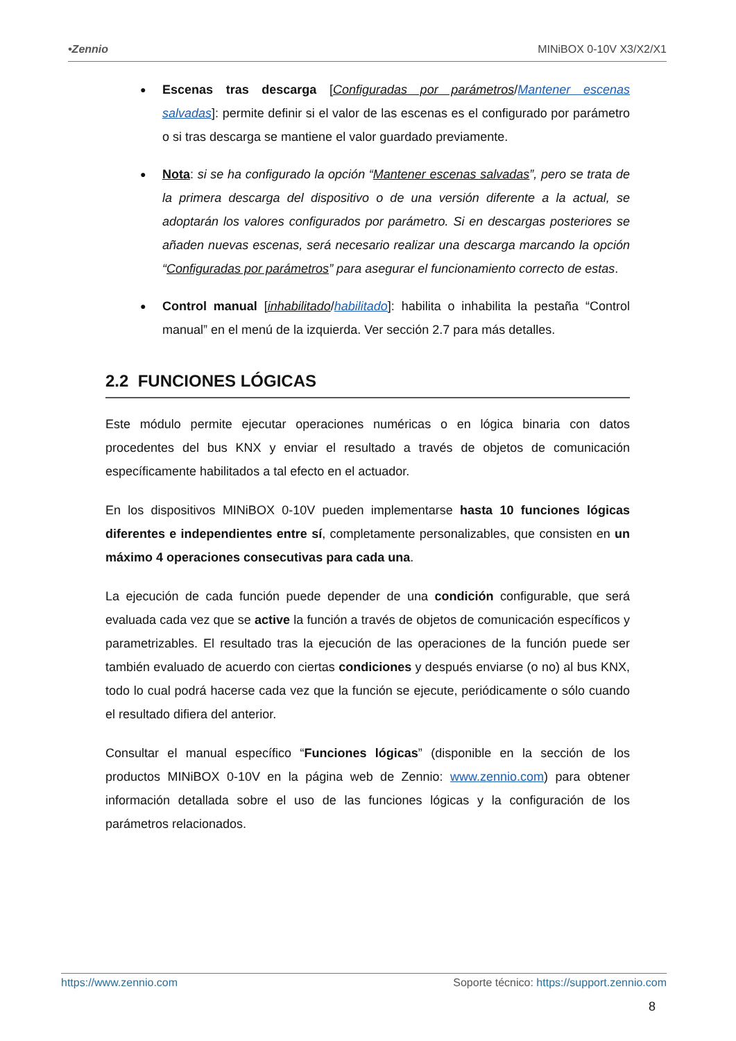•Zennio MINiBOX 0-10V X3/X2/X1
● Escenas tras descarga [Configuradas por parámetros/Mantener escenas salvadas]: permite definir si el valor de las escenas es el configurado por parámetro o si tras descarga se mantiene el valor guardado previamente.
● Nota: si se ha configurado la opción “Mantener escenas salvadas”, pero se trata de la primera descarga del dispositivo o de una versión diferente a la actual, se adoptarán los valores configurados por parámetro. Si en descargas posteriores se añaden nuevas escenas, será necesario realizar una descarga marcando la opción “Configuradas por parámetros” para asegurar el funcionamiento correcto de estas.
● Control manual [inhabilitado/habilitado]: habilita o inhabilita la pestaña “Control manual” en el menú de la izquierda. Ver sección 2.7 para más detalles.
2.2 FUNCIONES LÓGICAS
Este módulo permite ejecutar operaciones numéricas o en lógica binaria con datos procedentes del bus KNX y enviar el resultado a través de objetos de comunicación específicamente habilitados a tal efecto en el actuador.
En los dispositivos MINiBOX 0-10V pueden implementarse hasta 10 funciones lógicas diferentes e independientes entre sí, completamente personalizables, que consisten en un máximo 4 operaciones consecutivas para cada una.
La ejecución de cada función puede depender de una condición configurable, que será evaluada cada vez que se active la función a través de objetos de comunicación específicos y parametrizables. El resultado tras la ejecución de las operaciones de la función puede ser también evaluado de acuerdo con ciertas condiciones y después enviarse (o no) al bus KNX, todo lo cual podrá hacerse cada vez que la función se ejecute, periódicamente o sólo cuando el resultado difiera del anterior.
Consultar el manual específico “Funciones lógicas” (disponible en la sección de los productos MINiBOX 0-10V en la página web de Zennio: www.zennio.com) para obtener información detallada sobre el uso de las funciones lógicas y la configuración de los parámetros relacionados.
https://www.zennio.com Soporte técnico: https://support.zennio.com
8